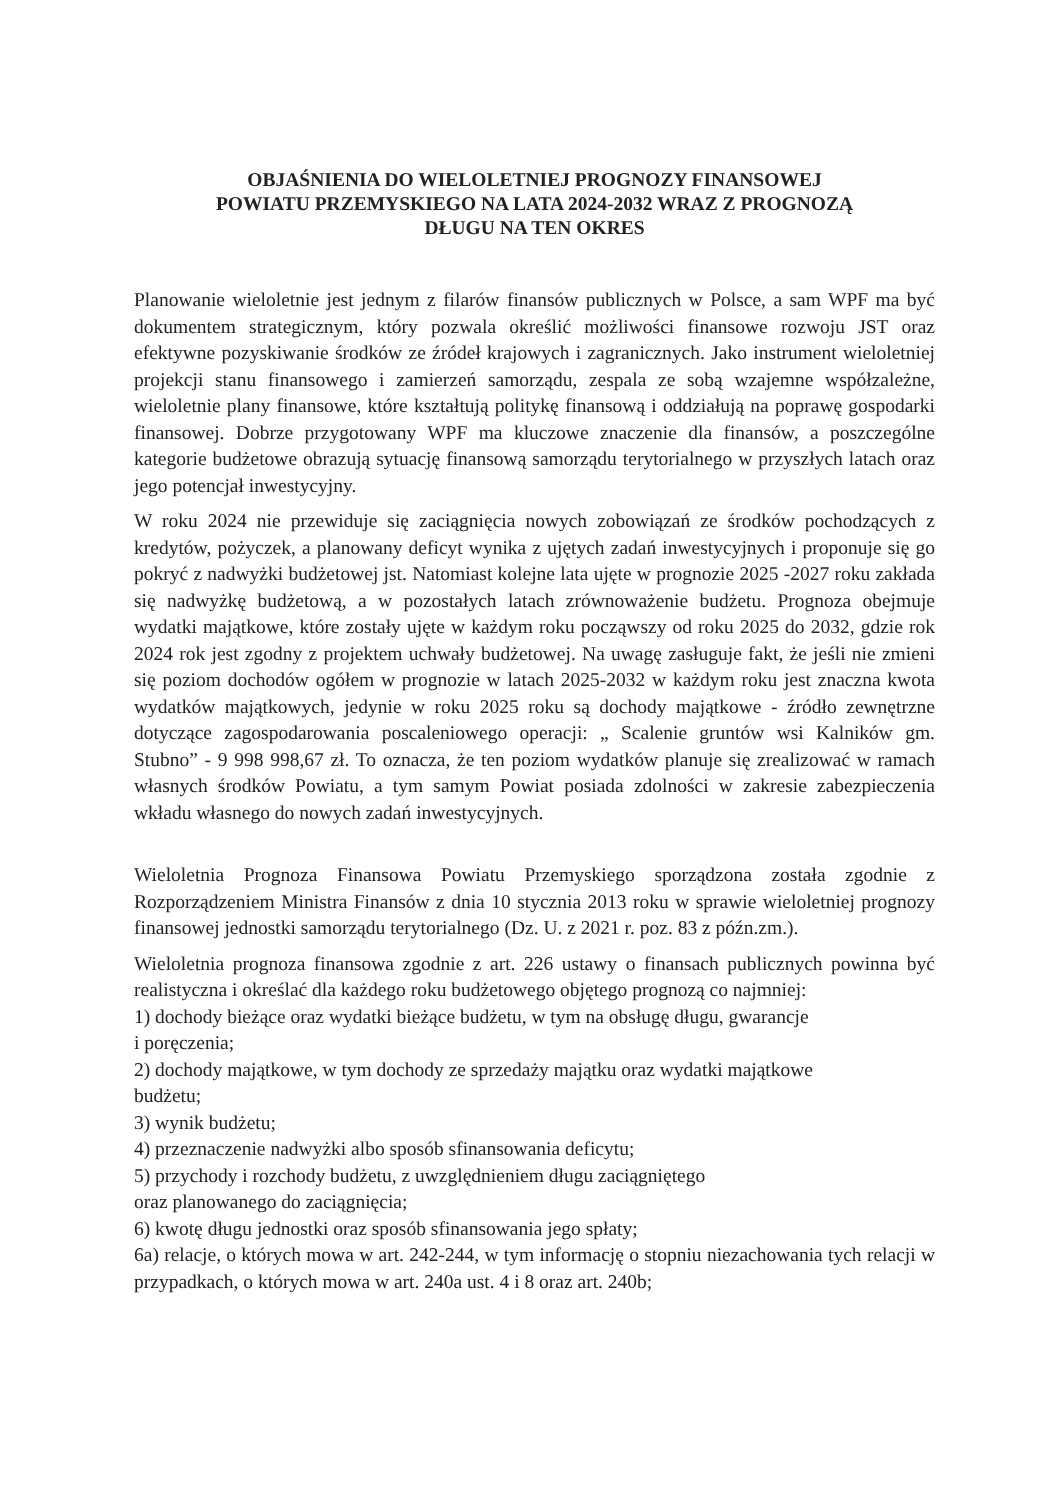OBJAŚNIENIA DO WIELOLETNIEJ PROGNOZY FINANSOWEJ
POWIATU PRZEMYSKIEGO NA LATA 2024-2032 WRAZ Z PROGNOZĄ
DŁUGU NA TEN OKRES
Planowanie wieloletnie jest jednym z filarów finansów publicznych w Polsce, a sam WPF ma być dokumentem strategicznym, który pozwala określić możliwości finansowe rozwoju JST oraz efektywne pozyskiwanie środków ze źródeł krajowych i zagranicznych. Jako instrument wieloletniej projekcji stanu finansowego i zamierzeń samorządu, zespala ze sobą wzajemne współzależne, wieloletnie plany finansowe, które kształtują politykę finansową i oddziałują na poprawę gospodarki finansowej. Dobrze przygotowany WPF ma kluczowe znaczenie dla finansów, a poszczególne kategorie budżetowe obrazują sytuację finansową samorządu terytorialnego w przyszłych latach oraz jego potencjał inwestycyjny.
W roku 2024 nie przewiduje się zaciągnięcia nowych zobowiązań ze środków pochodzących z kredytów, pożyczek, a planowany deficyt wynika z ujętych zadań inwestycyjnych i proponuje się go pokryć z nadwyżki budżetowej jst. Natomiast kolejne lata ujęte w prognozie 2025 -2027 roku zakłada się nadwyżkę budżetową, a w pozostałych latach zrównoważenie budżetu. Prognoza obejmuje wydatki majątkowe, które zostały ujęte w każdym roku począwszy od roku 2025 do 2032, gdzie rok 2024 rok jest zgodny z projektem uchwały budżetowej. Na uwagę zasługuje fakt, że jeśli nie zmieni się poziom dochodów ogółem w prognozie w latach 2025-2032 w każdym roku jest znaczna kwota wydatków majątkowych, jedynie w roku 2025 roku są dochody majątkowe - źródło zewnętrzne dotyczące zagospodarowania poscaleniowego operacji: „ Scalenie gruntów wsi Kalników gm. Stubno” - 9 998 998,67 zł. To oznacza, że ten poziom wydatków planuje się zrealizować w ramach własnych środków Powiatu, a tym samym Powiat posiada zdolności w zakresie zabezpieczenia wkładu własnego do nowych zadań inwestycyjnych.
Wieloletnia Prognoza Finansowa Powiatu Przemyskiego sporządzona została zgodnie z Rozporządzeniem Ministra Finansów z dnia 10 stycznia 2013 roku w sprawie wieloletniej prognozy finansowej jednostki samorządu terytorialnego (Dz. U. z 2021 r. poz. 83 z późn.zm.).
Wieloletnia prognoza finansowa zgodnie z art. 226 ustawy o finansach publicznych powinna być realistyczna i określać dla każdego roku budżetowego objętego prognozą co najmniej:
1) dochody bieżące oraz wydatki bieżące budżetu, w tym na obsługę długu, gwarancje
i poręczenia;
2) dochody majątkowe, w tym dochody ze sprzedaży majątku oraz wydatki majątkowe
budżetu;
3) wynik budżetu;
4) przeznaczenie nadwyżki albo sposób sfinansowania deficytu;
5) przychody i rozchody budżetu, z uwzględnieniem długu zaciągniętego
oraz planowanego do zaciągnięcia;
6) kwotę długu jednostki oraz sposób sfinansowania jego spłaty;
6a) relacje, o których mowa w art. 242-244, w tym informację o stopniu niezachowania tych relacji w przypadkach, o których mowa w art. 240a ust. 4 i 8 oraz art. 240b;